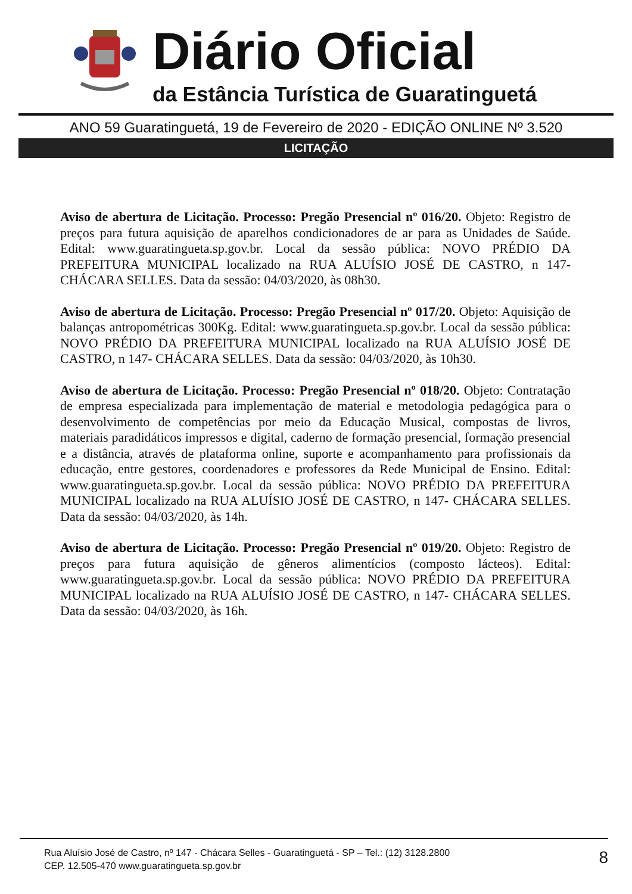Diário Oficial
da Estância Turística de Guaratinguetá
ANO 59 Guaratinguetá, 19 de Fevereiro de 2020 - EDIÇÃO ONLINE Nº 3.520
LICITAÇÃO
Aviso de abertura de Licitação. Processo: Pregão Presencial nº 016/20. Objeto: Registro de preços para futura aquisição de aparelhos condicionadores de ar para as Unidades de Saúde. Edital: www.guaratingueta.sp.gov.br. Local da sessão pública: NOVO PRÉDIO DA PREFEITURA MUNICIPAL localizado na RUA ALUÍSIO JOSÉ DE CASTRO, n 147- CHÁCARA SELLES. Data da sessão: 04/03/2020, às 08h30.
Aviso de abertura de Licitação. Processo: Pregão Presencial nº 017/20. Objeto: Aquisição de balanças antropométricas 300Kg. Edital: www.guaratingueta.sp.gov.br. Local da sessão pública: NOVO PRÉDIO DA PREFEITURA MUNICIPAL localizado na RUA ALUÍSIO JOSÉ DE CASTRO, n 147- CHÁCARA SELLES. Data da sessão: 04/03/2020, às 10h30.
Aviso de abertura de Licitação. Processo: Pregão Presencial nº 018/20. Objeto: Contratação de empresa especializada para implementação de material e metodologia pedagógica para o desenvolvimento de competências por meio da Educação Musical, compostas de livros, materiais paradidáticos impressos e digital, caderno de formação presencial, formação presencial e a distância, através de plataforma online, suporte e acompanhamento para profissionais da educação, entre gestores, coordenadores e professores da Rede Municipal de Ensino. Edital: www.guaratingueta.sp.gov.br. Local da sessão pública: NOVO PRÉDIO DA PREFEITURA MUNICIPAL localizado na RUA ALUÍSIO JOSÉ DE CASTRO, n 147- CHÁCARA SELLES. Data da sessão: 04/03/2020, às 14h.
Aviso de abertura de Licitação. Processo: Pregão Presencial nº 019/20. Objeto: Registro de preços para futura aquisição de gêneros alimentícios (composto lácteos). Edital: www.guaratingueta.sp.gov.br. Local da sessão pública: NOVO PRÉDIO DA PREFEITURA MUNICIPAL localizado na RUA ALUÍSIO JOSÉ DE CASTRO, n 147- CHÁCARA SELLES. Data da sessão: 04/03/2020, às 16h.
Rua Aluísio José de Castro, nº 147 - Chácara Selles - Guaratinguetá - SP – Tel.: (12) 3128.2800
CEP. 12.505-470 www.guaratingueta.sp.gov.br
8